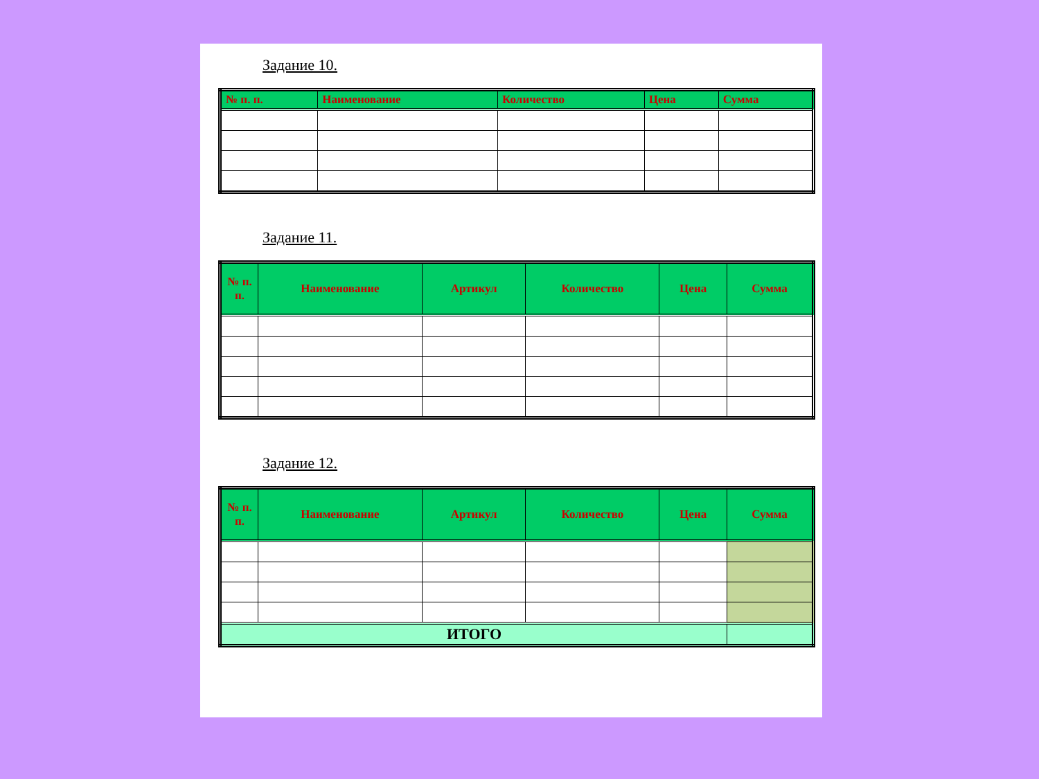Задание 10.
| № п. п. | Наименование | Количество | Цена | Сумма |
| --- | --- | --- | --- | --- |
Задание 11.
| № п. п. | Наименование | Артикул | Количество | Цена | Сумма |
| --- | --- | --- | --- | --- | --- |
Задание 12.
| № п. п. | Наименование | Артикул | Количество | Цена | Сумма |
| --- | --- | --- | --- | --- | --- |
| ИТОГО | | | | | |